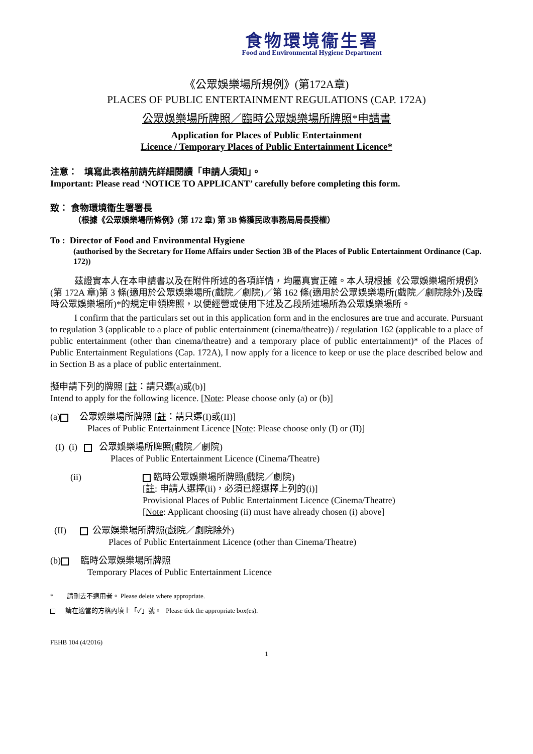食物環境衞生署
Food and Environmental Hygiene Department
《公眾娛樂場所規例》(第172A章)
PLACES OF PUBLIC ENTERTAINMENT REGULATIONS (CAP. 172A)
公眾娛樂場所牌照／臨時公眾娛樂場所牌照*申請書
Application for Places of Public Entertainment
Licence / Temporary Places of Public Entertainment Licence*
注意： 填寫此表格前請先詳細閱讀「申請人須知」。
Important: Please read ‘NOTICE TO APPLICANT’ carefully before completing this form.
致： 食物環境衞生署署長
（根據《公眾娛樂場所條例》(第 172 章) 第 3B 條獲民政事務局局長授權）
To : Director of Food and Environmental Hygiene
(authorised by the Secretary for Home Affairs under Section 3B of the Places of Public Entertainment Ordinance (Cap. 172))
茲證實本人在本申請書以及在附件所述的各項詳情，均屬真實正確。本人現根據《公眾娛樂場所規例》(第 172A 章)第 3 條(適用於公眾娛樂場所(戲院／劇院)／第 162 條(適用於公眾娛樂場所(戲院／劇院除外)及臨時公眾娛樂場所)*的規定申領牌照，以便經營或使用下述及乙段所述場所為公眾娛樂場所。
I confirm that the particulars set out in this application form and in the enclosures are true and accurate. Pursuant to regulation 3 (applicable to a place of public entertainment (cinema/theatre)) / regulation 162 (applicable to a place of public entertainment (other than cinema/theatre) and a temporary place of public entertainment)* of the Places of Public Entertainment Regulations (Cap. 172A), I now apply for a licence to keep or use the place described below and in Section B as a place of public entertainment.
擬申請下列的牌照 [註：請只選(a)或(b)]
Intend to apply for the following licence. [Note: Please choose only (a) or (b)]
(a) 公眾娛樂場所牌照 [註：請只選(I)或(II)]
Places of Public Entertainment Licence [Note: Please choose only (I) or (II)]
(I) (i) 公眾娛樂場所牌照(戲院／劇院)
Places of Public Entertainment Licence (Cinema/Theatre)
(ii) 臨時公眾娛樂場所牌照(戲院／劇院)
[註: 申請人選擇(ii)，必須已經選擇上列的(i)]
Provisional Places of Public Entertainment Licence (Cinema/Theatre)
[Note: Applicant choosing (ii) must have already chosen (i) above]
(II) 公眾娛樂場所牌照(戲院／劇院除外)
Places of Public Entertainment Licence (other than Cinema/Theatre)
(b) 臨時公眾娛樂場所牌照
Temporary Places of Public Entertainment Licence
* 請刪去不適用者。 Please delete where appropriate.
請在適當的方格內填上「✓」號。 Please tick the appropriate box(es).
FEHB 104 (4/2016)
1